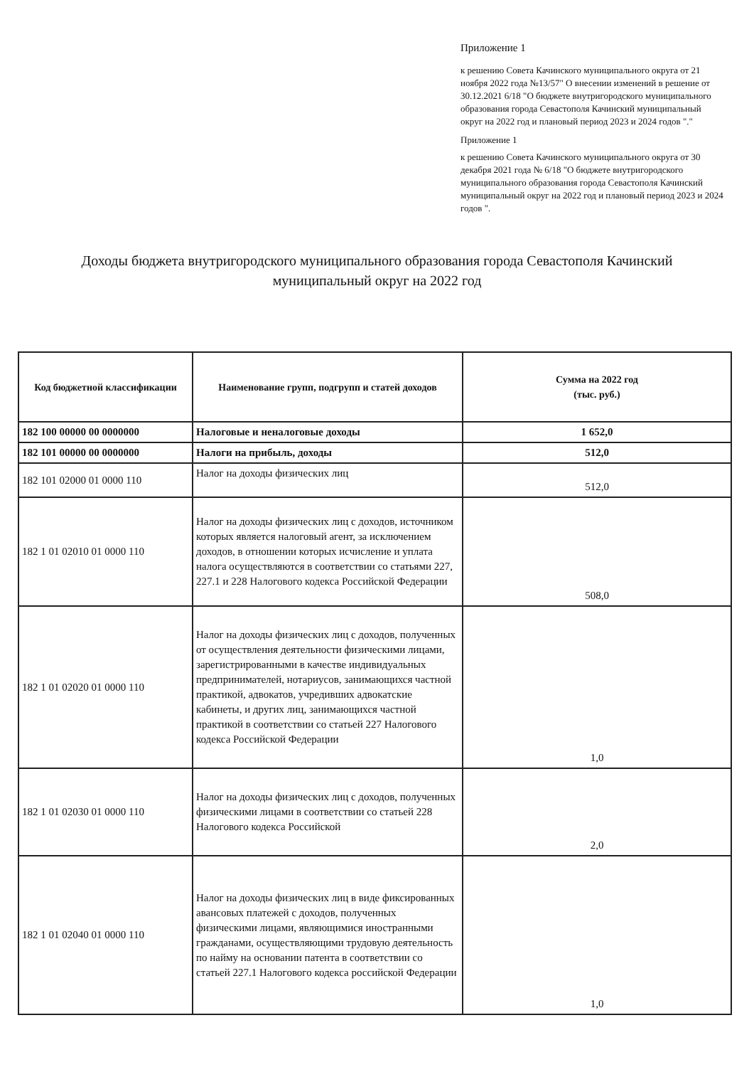Приложение 1
к решению Совета Качинского муниципального округа от 21 ноября 2022 года №13/57" О внесении изменений в решение от 30.12.2021 6/18 "О бюджете внутригородского муниципального образования города Севастополя Качинский муниципальный округ на 2022 год и плановый период 2023 и 2024 годов "."
Приложение 1
к решению Совета Качинского муниципального округа от 30 декабря 2021 года № 6/18 "О бюджете внутригородского муниципального образования города Севастополя Качинский муниципальный округ на 2022 год и плановый период 2023 и 2024 годов ".
Доходы бюджета внутригородского муниципального образования города Севастополя Качинский муниципальный округ на 2022 год
| Код бюджетной классификации | Наименование групп, подгрупп и статей доходов | Сумма на 2022 год (тыс. руб.) |
| --- | --- | --- |
| 182 100 00000 00 0000000 | Налоговые и неналоговые доходы | 1 652,0 |
| 182 101 00000 00 0000000 | Налоги на прибыль, доходы | 512,0 |
| 182 101 02000 01 0000 110 | Налог на доходы физических лиц | 512,0 |
| 182 1 01 02010 01 0000 110 | Налог на доходы физических лиц с доходов, источником которых является налоговый агент, за исключением доходов, в отношении которых исчисление и уплата налога осуществляются в соответствии со статьями 227, 227.1 и 228 Налогового кодекса Российской Федерации | 508,0 |
| 182 1 01 02020 01 0000 110 | Налог на доходы физических лиц с доходов, полученных от осуществления деятельности физическими лицами, зарегистрированными в качестве индивидуальных предпринимателей, нотариусов, занимающихся частной практикой, адвокатов, учредивших адвокатские кабинеты, и других лиц, занимающихся частной практикой в соответствии со статьей 227 Налогового кодекса Российской Федерации | 1,0 |
| 182 1 01 02030 01 0000 110 | Налог на доходы физических лиц с доходов, полученных физическими лицами в соответствии со статьей 228 Налогового кодекса Российской | 2,0 |
| 182 1 01 02040 01 0000 110 | Налог на доходы физических лиц в виде фиксированных авансовых платежей с доходов, полученных физическими лицами, являющимися иностранными гражданами, осуществляющими трудовую деятельность по найму на основании патента в соответствии со статьей 227.1 Налогового кодекса российской Федерации | 1,0 |